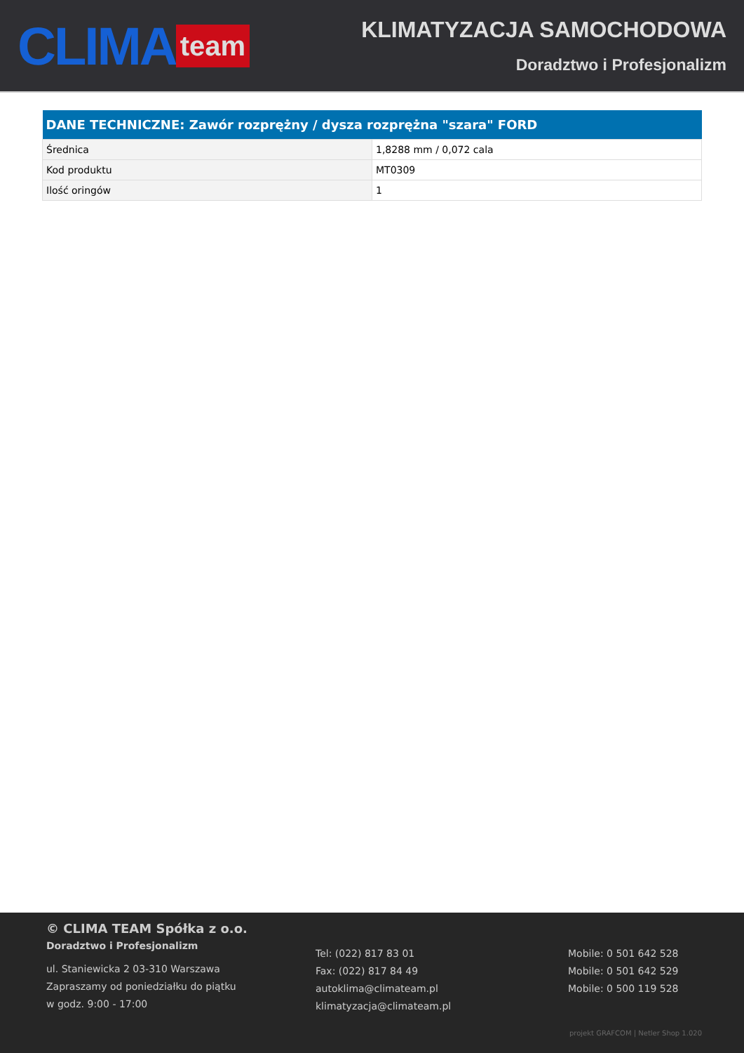CLIMA team
KLIMATYZACJA SAMOCHODOWA
Doradztwo i Profesjonalizm
| DANE TECHNICZNE: Zawór rozprężny / dysza rozprężna "szara" FORD | |
| --- | --- |
| Średnica | 1,8288 mm / 0,072 cala |
| Kod produktu | MT0309 |
| Ilość oringów | 1 |
© CLIMA TEAM Spółka z o.o.
Doradztwo i Profesjonalizm
ul. Staniewicka 2 03-310 Warszawa
Zapraszamy od poniedziałku do piątku
w godz. 9:00 - 17:00
Tel: (022) 817 83 01
Fax: (022) 817 84 49
autoklima@climateam.pl
klimatyzacja@climateam.pl
Mobile: 0 501 642 528
Mobile: 0 501 642 529
Mobile: 0 500 119 528
projekt GRAFCOM | Netler Shop 1.020